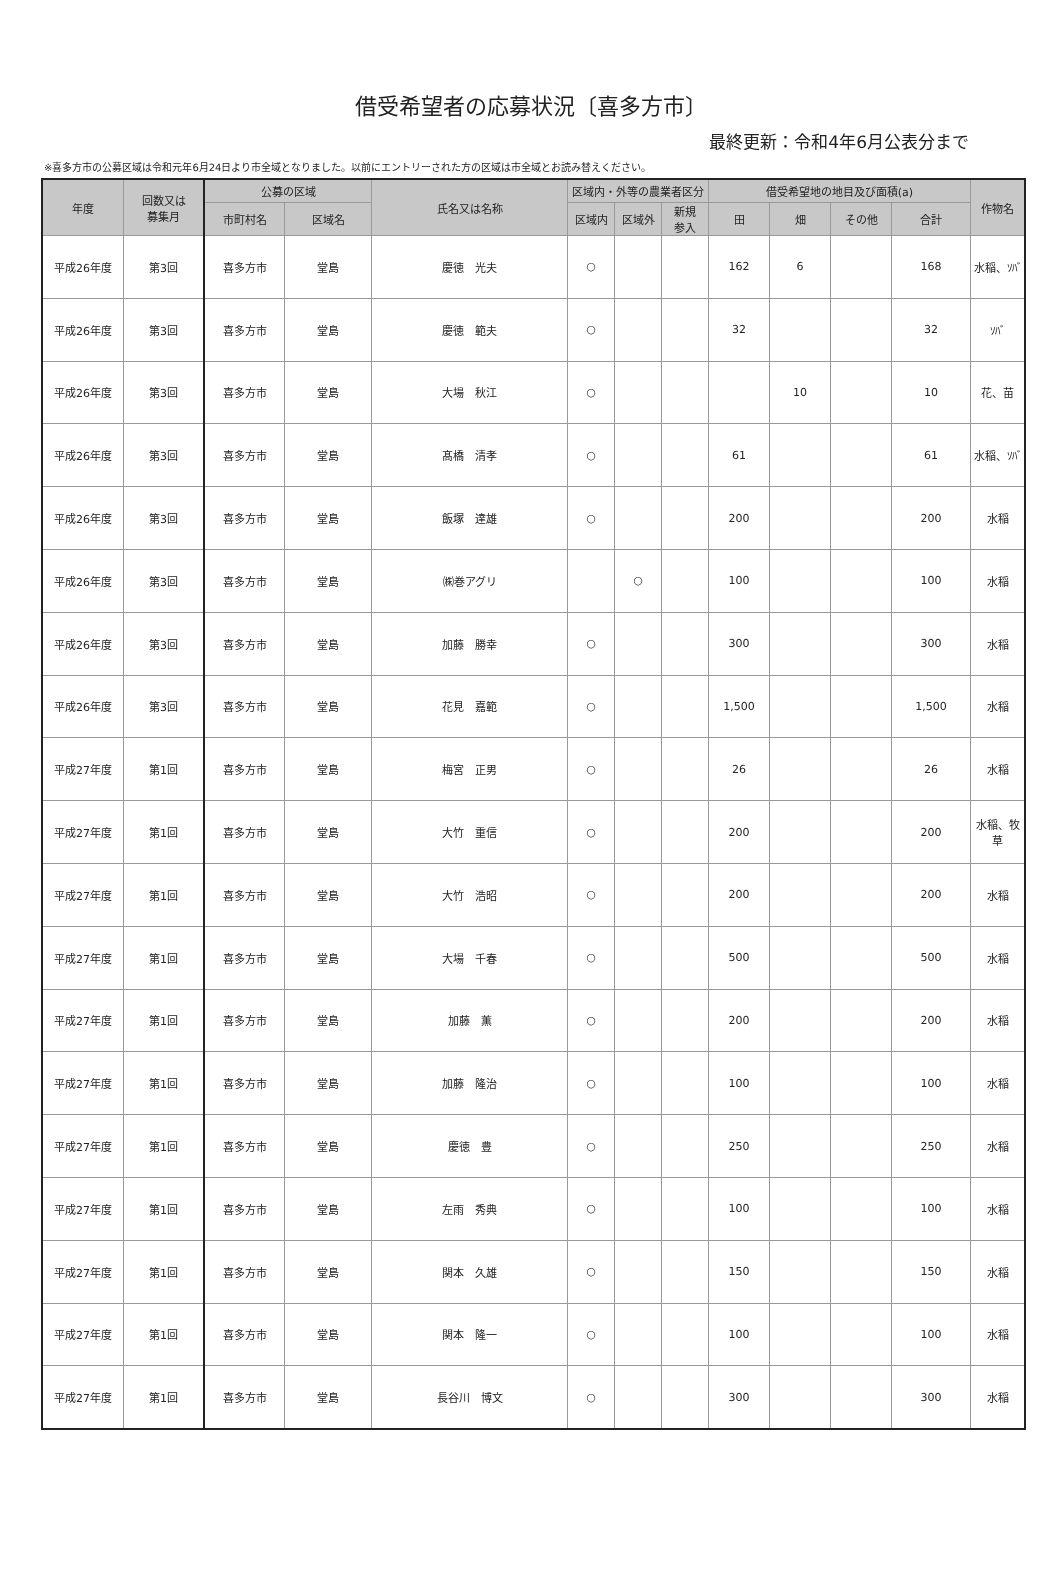借受希望者の応募状況〔喜多方市〕
最終更新：令和4年6月公表分まで
※喜多方市の公募区域は令和元年6月24日より市全域となりました。以前にエントリーされた方の区域は市全域とお読み替えください。
| 年度 | 回数又は 募集月 | 公募の区域 | | 氏名又は名称 | 区域内・外等の農業者区分 | | | 借受希望地の地目及び面積(a) | | | | 作物名 |
| --- | --- | --- | --- | --- | --- | --- | --- | --- | --- | --- | --- | --- |
| | | 市町村名 | 区域名 | | 区域内 | 区域外 | 新規 参入 | 田 | 畑 | その他 | 合計 | |
| 平成26年度 | 第3回 | 喜多方市 | 堂島 | 慶徳 光夫 | ○ | | | 162 | 6 | | 168 | 水稲、ｿﾊﾞ |
| 平成26年度 | 第3回 | 喜多方市 | 堂島 | 慶徳 範夫 | ○ | | | 32 | | | 32 | ｿﾊﾞ |
| 平成26年度 | 第3回 | 喜多方市 | 堂島 | 大場 秋江 | ○ | | | | 10 | | 10 | 花、苗 |
| 平成26年度 | 第3回 | 喜多方市 | 堂島 | 髙橋 清孝 | ○ | | | 61 | | | 61 | 水稲、ｿﾊﾞ |
| 平成26年度 | 第3回 | 喜多方市 | 堂島 | 飯塚 達雄 | ○ | | | 200 | | | 200 | 水稲 |
| 平成26年度 | 第3回 | 喜多方市 | 堂島 | ㈱巻アグリ | | ○ | | 100 | | | 100 | 水稲 |
| 平成26年度 | 第3回 | 喜多方市 | 堂島 | 加藤 勝幸 | ○ | | | 300 | | | 300 | 水稲 |
| 平成26年度 | 第3回 | 喜多方市 | 堂島 | 花見 嘉範 | ○ | | | 1,500 | | | 1,500 | 水稲 |
| 平成27年度 | 第1回 | 喜多方市 | 堂島 | 梅宮 正男 | ○ | | | 26 | | | 26 | 水稲 |
| 平成27年度 | 第1回 | 喜多方市 | 堂島 | 大竹 重信 | ○ | | | 200 | | | 200 | 水稲、牧 草 |
| 平成27年度 | 第1回 | 喜多方市 | 堂島 | 大竹 浩昭 | ○ | | | 200 | | | 200 | 水稲 |
| 平成27年度 | 第1回 | 喜多方市 | 堂島 | 大場 千春 | ○ | | | 500 | | | 500 | 水稲 |
| 平成27年度 | 第1回 | 喜多方市 | 堂島 | 加藤 薫 | ○ | | | 200 | | | 200 | 水稲 |
| 平成27年度 | 第1回 | 喜多方市 | 堂島 | 加藤 隆治 | ○ | | | 100 | | | 100 | 水稲 |
| 平成27年度 | 第1回 | 喜多方市 | 堂島 | 慶徳 豊 | ○ | | | 250 | | | 250 | 水稲 |
| 平成27年度 | 第1回 | 喜多方市 | 堂島 | 左雨 秀典 | ○ | | | 100 | | | 100 | 水稲 |
| 平成27年度 | 第1回 | 喜多方市 | 堂島 | 関本 久雄 | ○ | | | 150 | | | 150 | 水稲 |
| 平成27年度 | 第1回 | 喜多方市 | 堂島 | 関本 隆一 | ○ | | | 100 | | | 100 | 水稲 |
| 平成27年度 | 第1回 | 喜多方市 | 堂島 | 長谷川 博文 | ○ | | | 300 | | | 300 | 水稲 |